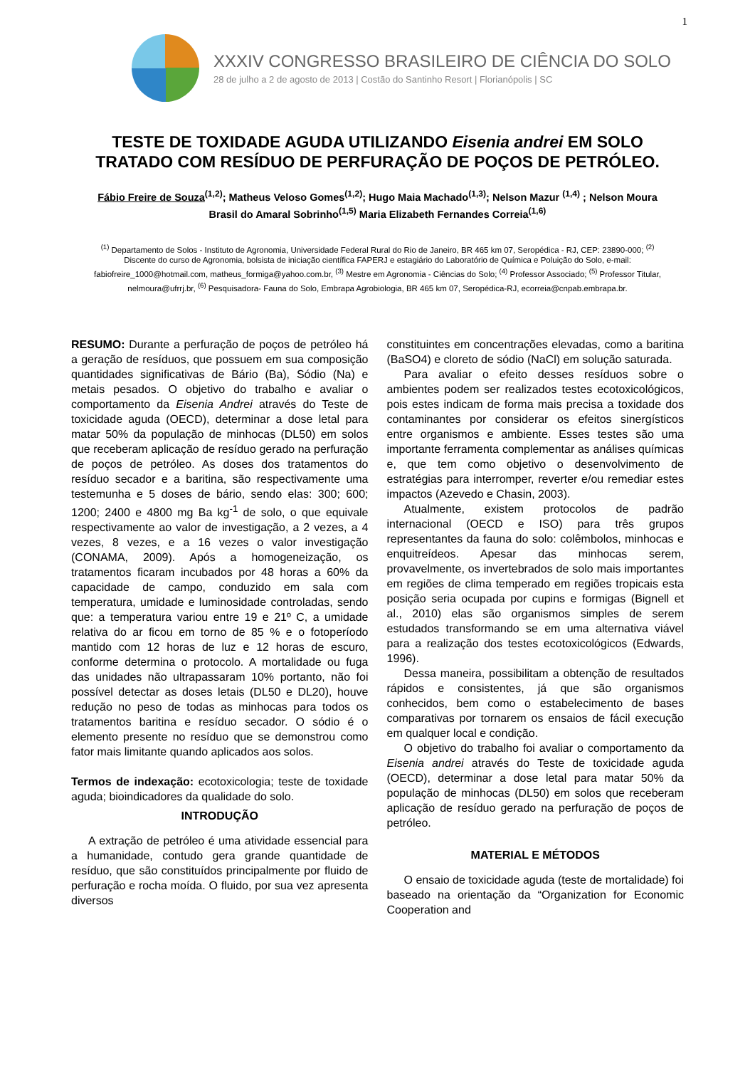1
XXXIV CONGRESSO BRASILEIRO DE CIÊNCIA DO SOLO
28 de julho a 2 de agosto de 2013 | Costão do Santinho Resort | Florianópolis | SC
TESTE DE TOXIDADE AGUDA UTILIZANDO Eisenia andrei EM SOLO TRATADO COM RESÍDUO DE PERFURAÇÃO DE POÇOS DE PETRÓLEO.
Fábio Freire de Souza<sup>(1,2)</sup>; Matheus Veloso Gomes<sup>(1,2)</sup>; Hugo Maia Machado<sup>(1,3)</sup>; Nelson Mazur <sup>(1,4)</sup> ; Nelson Moura Brasil do Amaral Sobrinho<sup>(1,5)</sup> Maria Elizabeth Fernandes Correia<sup>(1,6)</sup>
<sup>(1)</sup> Departamento de Solos - Instituto de Agronomia, Universidade Federal Rural do Rio de Janeiro, BR 465 km 07, Seropédica - RJ, CEP: 23890-000; <sup>(2)</sup> Discente do curso de Agronomia, bolsista de iniciação científica FAPERJ e estagiário do Laboratório de Química e Poluição do Solo, e-mail: fabiofreire_1000@hotmail.com, matheus_formiga@yahoo.com.br, <sup>(3)</sup> Mestre em Agronomia - Ciências do Solo; <sup>(4)</sup> Professor Associado; <sup>(5)</sup> Professor Titular, nelmoura@ufrrj.br, <sup>(6)</sup> Pesquisadora- Fauna do Solo, Embrapa Agrobiologia, BR 465 km 07, Seropédica-RJ, ecorreia@cnpab.embrapa.br.
RESUMO: Durante a perfuração de poços de petróleo há a geração de resíduos, que possuem em sua composição quantidades significativas de Bário (Ba), Sódio (Na) e metais pesados. O objetivo do trabalho e avaliar o comportamento da Eisenia Andrei através do Teste de toxicidade aguda (OECD), determinar a dose letal para matar 50% da população de minhocas (DL50) em solos que receberam aplicação de resíduo gerado na perfuração de poços de petróleo. As doses dos tratamentos do resíduo secador e a baritina, são respectivamente uma testemunha e 5 doses de bário, sendo elas: 300; 600; 1200; 2400 e 4800 mg Ba kg<sup>-1</sup> de solo, o que equivale respectivamente ao valor de investigação, a 2 vezes, a 4 vezes, 8 vezes, e a 16 vezes o valor investigação (CONAMA, 2009). Após a homogeneização, os tratamentos ficaram incubados por 48 horas a 60% da capacidade de campo, conduzido em sala com temperatura, umidade e luminosidade controladas, sendo que: a temperatura variou entre 19 e 21º C, a umidade relativa do ar ficou em torno de 85 % e o fotoperíodo mantido com 12 horas de luz e 12 horas de escuro, conforme determina o protocolo. A mortalidade ou fuga das unidades não ultrapassaram 10% portanto, não foi possível detectar as doses letais (DL50 e DL20), houve redução no peso de todas as minhocas para todos os tratamentos baritina e resíduo secador. O sódio é o elemento presente no resíduo que se demonstrou como fator mais limitante quando aplicados aos solos.
Termos de indexação: ecotoxicologia; teste de toxidade aguda; bioindicadores da qualidade do solo.
INTRODUÇÃO
A extração de petróleo é uma atividade essencial para a humanidade, contudo gera grande quantidade de resíduo, que são constituídos principalmente por fluido de perfuração e rocha moída. O fluido, por sua vez apresenta diversos
constituintes em concentrações elevadas, como a baritina (BaSO4) e cloreto de sódio (NaCl) em solução saturada.
Para avaliar o efeito desses resíduos sobre o ambientes podem ser realizados testes ecotoxicológicos, pois estes indicam de forma mais precisa a toxidade dos contaminantes por considerar os efeitos sinergísticos entre organismos e ambiente. Esses testes são uma importante ferramenta complementar as análises químicas e, que tem como objetivo o desenvolvimento de estratégias para interromper, reverter e/ou remediar estes impactos (Azevedo e Chasin, 2003).
Atualmente, existem protocolos de padrão internacional (OECD e ISO) para três grupos representantes da fauna do solo: colêmbolos, minhocas e enquitreídeos. Apesar das minhocas serem, provavelmente, os invertebrados de solo mais importantes em regiões de clima temperado em regiões tropicais esta posição seria ocupada por cupins e formigas (Bignell et al., 2010) elas são organismos simples de serem estudados transformando se em uma alternativa viável para a realização dos testes ecotoxicológicos (Edwards, 1996).
Dessa maneira, possibilitam a obtenção de resultados rápidos e consistentes, já que são organismos conhecidos, bem como o estabelecimento de bases comparativas por tornarem os ensaios de fácil execução em qualquer local e condição.
O objetivo do trabalho foi avaliar o comportamento da Eisenia andrei através do Teste de toxicidade aguda (OECD), determinar a dose letal para matar 50% da população de minhocas (DL50) em solos que receberam aplicação de resíduo gerado na perfuração de poços de petróleo.
MATERIAL E MÉTODOS
O ensaio de toxicidade aguda (teste de mortalidade) foi baseado na orientação da “Organization for Economic Cooperation and